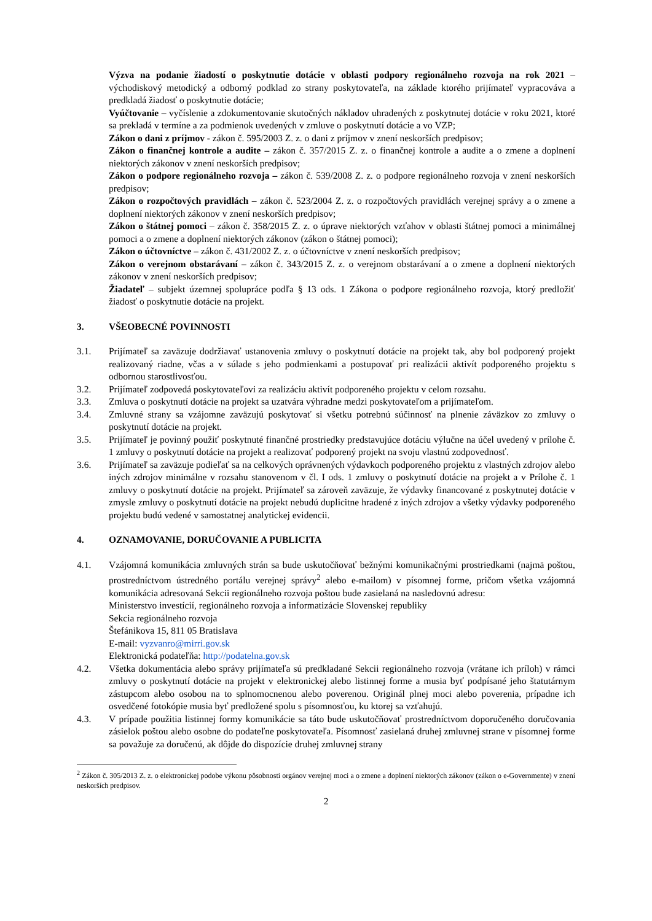Výzva na podanie žiadostí o poskytnutie dotácie v oblasti podpory regionálneho rozvoja na rok 2021 – východiskový metodický a odborný podklad zo strany poskytovateľa, na základe ktorého prijímateľ vypracováva a predkladá žiadosť o poskytnutie dotácie;
Vyúčtovanie – vyčíslenie a zdokumentovanie skutočných nákladov uhradených z poskytnutej dotácie v roku 2021, ktoré sa prekladá v termíne a za podmienok uvedených v zmluve o poskytnutí dotácie a vo VZP;
Zákon o dani z príjmov - zákon č. 595/2003 Z. z. o dani z príjmov v znení neskorších predpisov;
Zákon o finančnej kontrole a audite – zákon č. 357/2015 Z. z. o finančnej kontrole a audite a o zmene a doplnení niektorých zákonov v znení neskorších predpisov;
Zákon o podpore regionálneho rozvoja – zákon č. 539/2008 Z. z. o podpore regionálneho rozvoja v znení neskorších predpisov;
Zákon o rozpočtových pravidlách – zákon č. 523/2004 Z. z. o rozpočtových pravidlách verejnej správy a o zmene a doplnení niektorých zákonov v znení neskorších predpisov;
Zákon o štátnej pomoci – zákon č. 358/2015 Z. z. o úprave niektorých vzťahov v oblasti štátnej pomoci a minimálnej pomoci a o zmene a doplnení niektorých zákonov (zákon o štátnej pomoci);
Zákon o účtovníctve – zákon č. 431/2002 Z. z. o účtovníctve v znení neskorších predpisov;
Zákon o verejnom obstarávaní – zákon č. 343/2015 Z. z. o verejnom obstarávaní a o zmene a doplnení niektorých zákonov v znení neskorších predpisov;
Žiadateľ – subjekt územnej spolupráce podľa § 13 ods. 1 Zákona o podpore regionálneho rozvoja, ktorý predložiť žiadosť o poskytnutie dotácie na projekt.
3. VŠEOBECNÉ POVINNOSTI
3.1. Prijímateľ sa zaväzuje dodržiavať ustanovenia zmluvy o poskytnutí dotácie na projekt tak, aby bol podporený projekt realizovaný riadne, včas a v súlade s jeho podmienkami a postupovať pri realizácii aktivít podporeného projektu s odbornou starostlivosťou.
3.2. Prijímateľ zodpovedá poskytovateľovi za realizáciu aktivít podporeného projektu v celom rozsahu.
3.3. Zmluva o poskytnutí dotácie na projekt sa uzatvára výhradne medzi poskytovateľom a prijímateľom.
3.4. Zmluvné strany sa vzájomne zaväzujú poskytovať si všetku potrebnú súčinnosť na plnenie záväzkov zo zmluvy o poskytnutí dotácie na projekt.
3.5. Prijímateľ je povinný použiť poskytnuté finančné prostriedky predstavujúce dotáciu výlučne na účel uvedený v prílohe č. 1 zmluvy o poskytnutí dotácie na projekt a realizovať podporený projekt na svoju vlastnú zodpovednosť.
3.6. Prijímateľ sa zaväzuje podieľať sa na celkových oprávnených výdavkoch podporeného projektu z vlastných zdrojov alebo iných zdrojov minimálne v rozsahu stanovenom v čl. I ods. 1 zmluvy o poskytnutí dotácie na projekt a v Prílohe č. 1 zmluvy o poskytnutí dotácie na projekt. Prijímateľ sa zároveň zaväzuje, že výdavky financované z poskytnutej dotácie v zmysle zmluvy o poskytnutí dotácie na projekt nebudú duplicitne hradené z iných zdrojov a všetky výdavky podporeného projektu budú vedené v samostatnej analytickej evidencii.
4. OZNAMOVANIE, DORUČOVANIE A PUBLICITA
4.1. Vzájomná komunikácia zmluvných strán sa bude uskutočňovať bežnými komunikačnými prostriedkami (najmä poštou, prostredníctvom ústredného portálu verejnej správy<sup>2</sup> alebo e-mailom) v písomnej forme, pričom všetka vzájomná komunikácia adresovaná Sekcii regionálneho rozvoja poštou bude zasielaná na nasledovnú adresu:
Ministerstvo investícií, regionálneho rozvoja a informatizácie Slovenskej republiky
Sekcia regionálneho rozvoja
Štefánikova 15, 811 05 Bratislava
E-mail: vyzvanro@mirri.gov.sk
Elektronická podateľňa: http://podatelna.gov.sk
4.2. Všetka dokumentácia alebo správy prijímateľa sú predkladané Sekcii regionálneho rozvoja (vrátane ich príloh) v rámci zmluvy o poskytnutí dotácie na projekt v elektronickej alebo listinnej forme a musia byť podpísané jeho štatutárnym zástupcom alebo osobou na to splnomocnenou alebo poverenou. Originál plnej moci alebo poverenia, prípadne ich osvedčené fotokópie musia byť predložené spolu s písomnosťou, ku ktorej sa vzťahujú.
4.3. V prípade použitia listinnej formy komunikácie sa táto bude uskutočňovať prostredníctvom doporučeného doručovania zásielok poštou alebo osobne do podateľne poskytovateľa. Písomnosť zasielaná druhej zmluvnej strane v písomnej forme sa považuje za doručenú, ak dôjde do dispozície druhej zmluvnej strany
<sup>2</sup> Zákon č. 305/2013 Z. z. o elektronickej podobe výkonu pôsobnosti orgánov verejnej moci a o zmene a doplnení niektorých zákonov (zákon o e-Governmente) v znení neskorších predpisov.
2